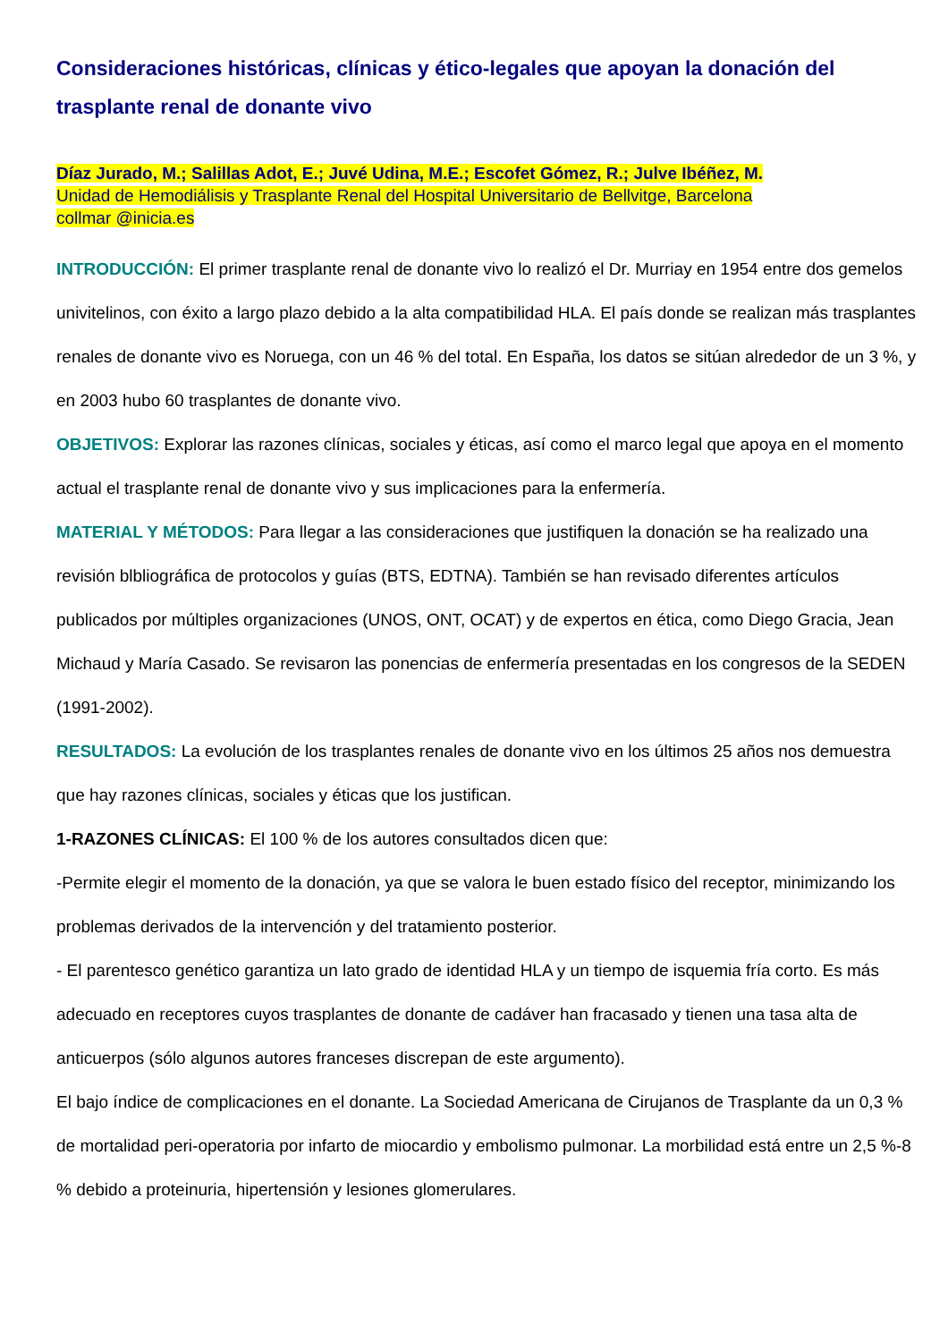Consideraciones históricas, clínicas y ético-legales que apoyan la donación del trasplante renal de donante vivo
Díaz Jurado, M.; Salillas Adot, E.; Juvé Udina, M.E.; Escofet Gómez, R.; Julve Ibéñez, M.
Unidad de Hemodiálisis y Trasplante Renal del Hospital Universitario de Bellvitge, Barcelona
collmar @inicia.es
INTRODUCCIÓN: El primer trasplante renal de donante vivo lo realizó el Dr. Murriay en 1954 entre dos gemelos univitelinos, con éxito a largo plazo debido a la alta compatibilidad HLA. El país donde se realizan más trasplantes renales de donante vivo es Noruega, con un 46 % del total. En España, los datos se sitúan alrededor de un 3 %, y en 2003 hubo 60 trasplantes de donante vivo.
OBJETIVOS: Explorar las razones clínicas, sociales y éticas, así como el marco legal que apoya en el momento actual el trasplante renal de donante vivo y sus implicaciones para la enfermería.
MATERIAL Y MÉTODOS: Para llegar a las consideraciones que justifiquen la donación se ha realizado una revisión blbliográfica de protocolos y guías (BTS, EDTNA). También se han revisado diferentes artículos publicados por múltiples organizaciones (UNOS, ONT, OCAT) y de expertos en ética, como Diego Gracia, Jean Michaud y María Casado. Se revisaron las ponencias de enfermería presentadas en los congresos de la SEDEN (1991-2002).
RESULTADOS: La evolución de los trasplantes renales de donante vivo en los últimos 25 años nos demuestra que hay razones clínicas, sociales y éticas que los justifican.
1-RAZONES CLÍNICAS: El 100 % de los autores consultados dicen que:
-Permite elegir el momento de la donación, ya que se valora le buen estado físico del receptor, minimizando los problemas derivados de la intervención y del tratamiento posterior.
- El parentesco genético garantiza un lato grado de identidad HLA y un tiempo de isquemia fría corto. Es más adecuado en receptores cuyos trasplantes de donante de cadáver han fracasado y tienen una tasa alta de anticuerpos (sólo algunos autores franceses discrepan de este argumento).
El bajo índice de complicaciones en el donante. La Sociedad Americana de Cirujanos de Trasplante da un 0,3 % de mortalidad peri-operatoria por infarto de miocardio y embolismo pulmonar. La morbilidad está entre un 2,5 %-8 % debido a proteinuria, hipertensión y lesiones glomerulares.